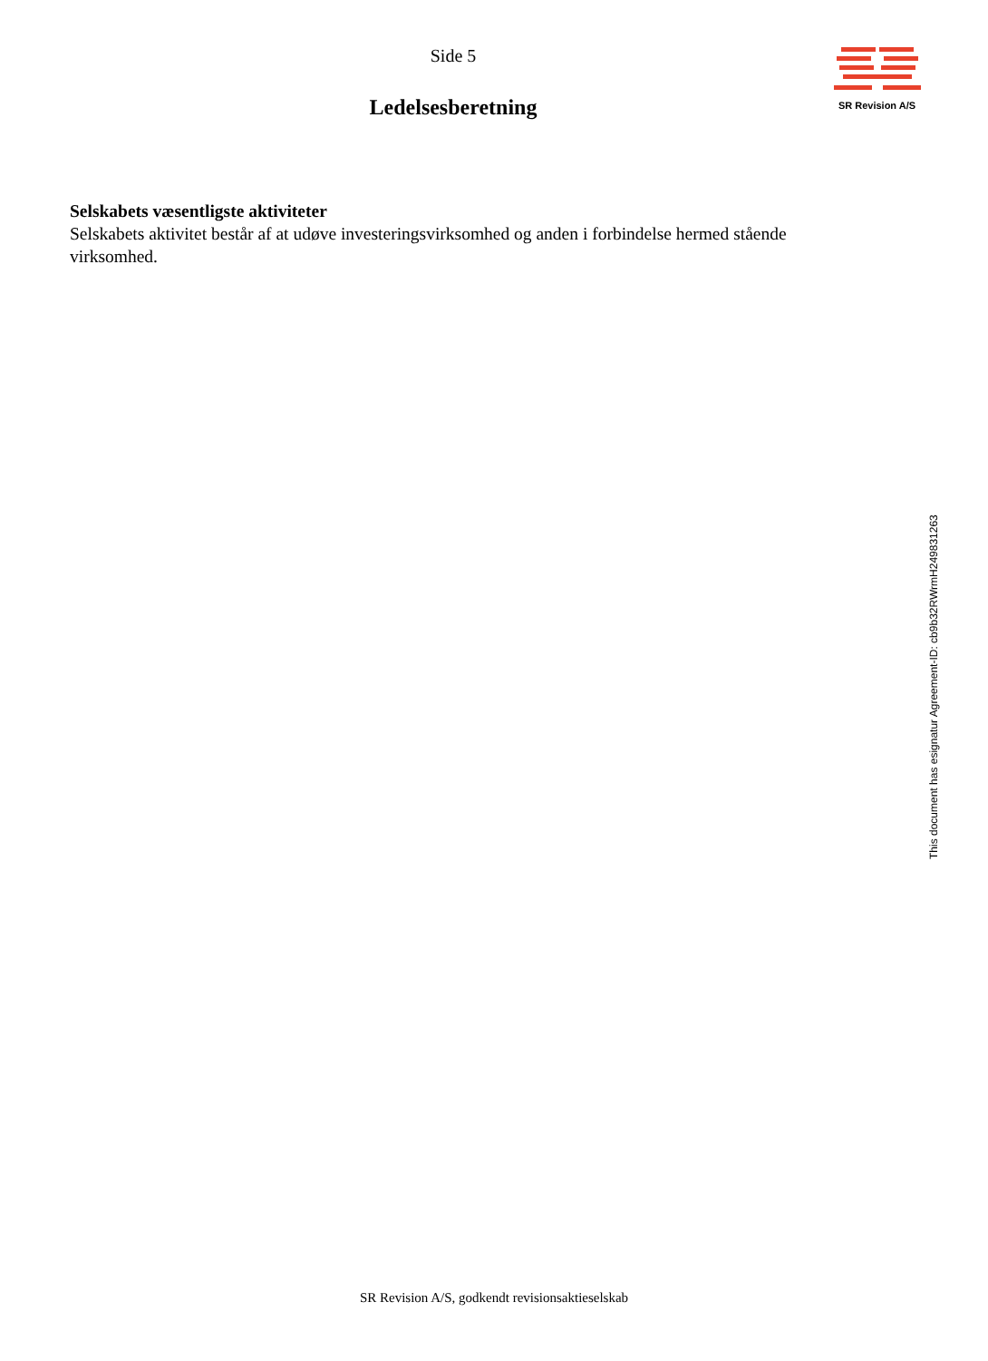Side 5
Ledelsesberetning
SR Revision A/S
Selskabets væsentligste aktiviteter
Selskabets aktivitet består af at udøve investeringsvirksomhed og anden i forbindelse hermed stående virksomhed.
This document has esignatur Agreement-ID: cb9b32RWrmH249831263
SR Revision A/S, godkendt revisionsaktieselskab